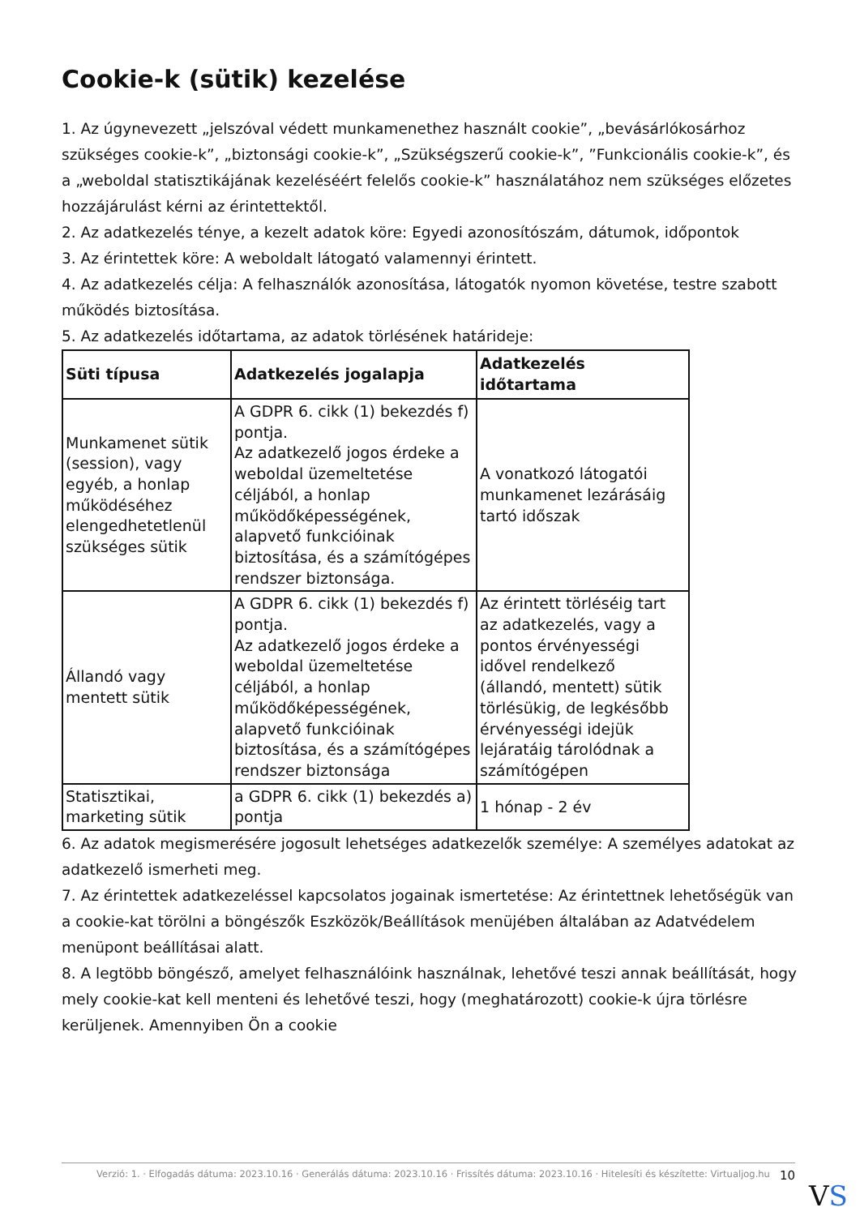Cookie-k (sütik) kezelése
1. Az úgynevezett „jelszóval védett munkamenethez használt cookie”, „bevásárlókosárhoz szükséges cookie-k”, „biztonsági cookie-k”, „Szükségszerű cookie-k”, ”Funkcionális cookie-k”, és a „weboldal statisztikájának kezeléséért felelős cookie-k” használatához nem szükséges előzetes hozzájárulást kérni az érintettektől.
2. Az adatkezelés ténye, a kezelt adatok köre: Egyedi azonosítószám, dátumok, időpontok
3. Az érintettek köre: A weboldalt látogató valamennyi érintett.
4. Az adatkezelés célja: A felhasználók azonosítása, látogatók nyomon követése, testre szabott működés biztosítása.
5. Az adatkezelés időtartama, az adatok törlésének határideje:
| Süti típusa | Adatkezelés jogalapja | Adatkezelés időtartama |
| --- | --- | --- |
| Munkamenet sütik (session), vagy egyéb, a honlap működéséhez elengedhetetlenül szükséges sütik | A GDPR 6. cikk (1) bekezdés f) pontja. Az adatkezelő jogos érdeke a weboldal üzemeltetése céljából, a honlap működőképességének, alapvető funkcióinak biztosítása, és a számítógépes rendszer biztonsága. | A vonatkozó látogatói munkamenet lezárásáig tartó időszak |
| Állandó vagy mentett sütik | A GDPR 6. cikk (1) bekezdés f) pontja. Az adatkezelő jogos érdeke a weboldal üzemeltetése céljából, a honlap működőképességének, alapvető funkcióinak biztosítása, és a számítógépes rendszer biztonsága | Az érintett törléséig tart az adatkezelés, vagy a pontos érvényességi idővel rendelkező (állandó, mentett) sütik törlésükig, de legkésőbb érvényességi idejük lejáratáig tárolódnak a számítógépen |
| Statisztikai, marketing sütik | a GDPR 6. cikk (1) bekezdés a) pontja | 1 hónap - 2 év |
6. Az adatok megismerésére jogosult lehetséges adatkezelők személye: A személyes adatokat az adatkezelő ismerheti meg.
7. Az érintettek adatkezeléssel kapcsolatos jogainak ismertetése: Az érintettnek lehetőségük van a cookie-kat törölni a böngészők Eszközök/Beállítások menüjében általában az Adatvédelem menüpont beállításai alatt.
8. A legtöbb böngésző, amelyet felhasználóink használnak, lehetővé teszi annak beállítását, hogy mely cookie-kat kell menteni és lehetővé teszi, hogy (meghatározott) cookie-k újra törlésre kerüljenek. Amennyiben Ön a cookie
Verzió: 1. · Elfogadás dátuma: 2023.10.16 · Generálás dátuma: 2023.10.16 · Frissítés dátuma: 2023.10.16 · Hitelesíti és készítette: Virtualjog.hu 10
VS